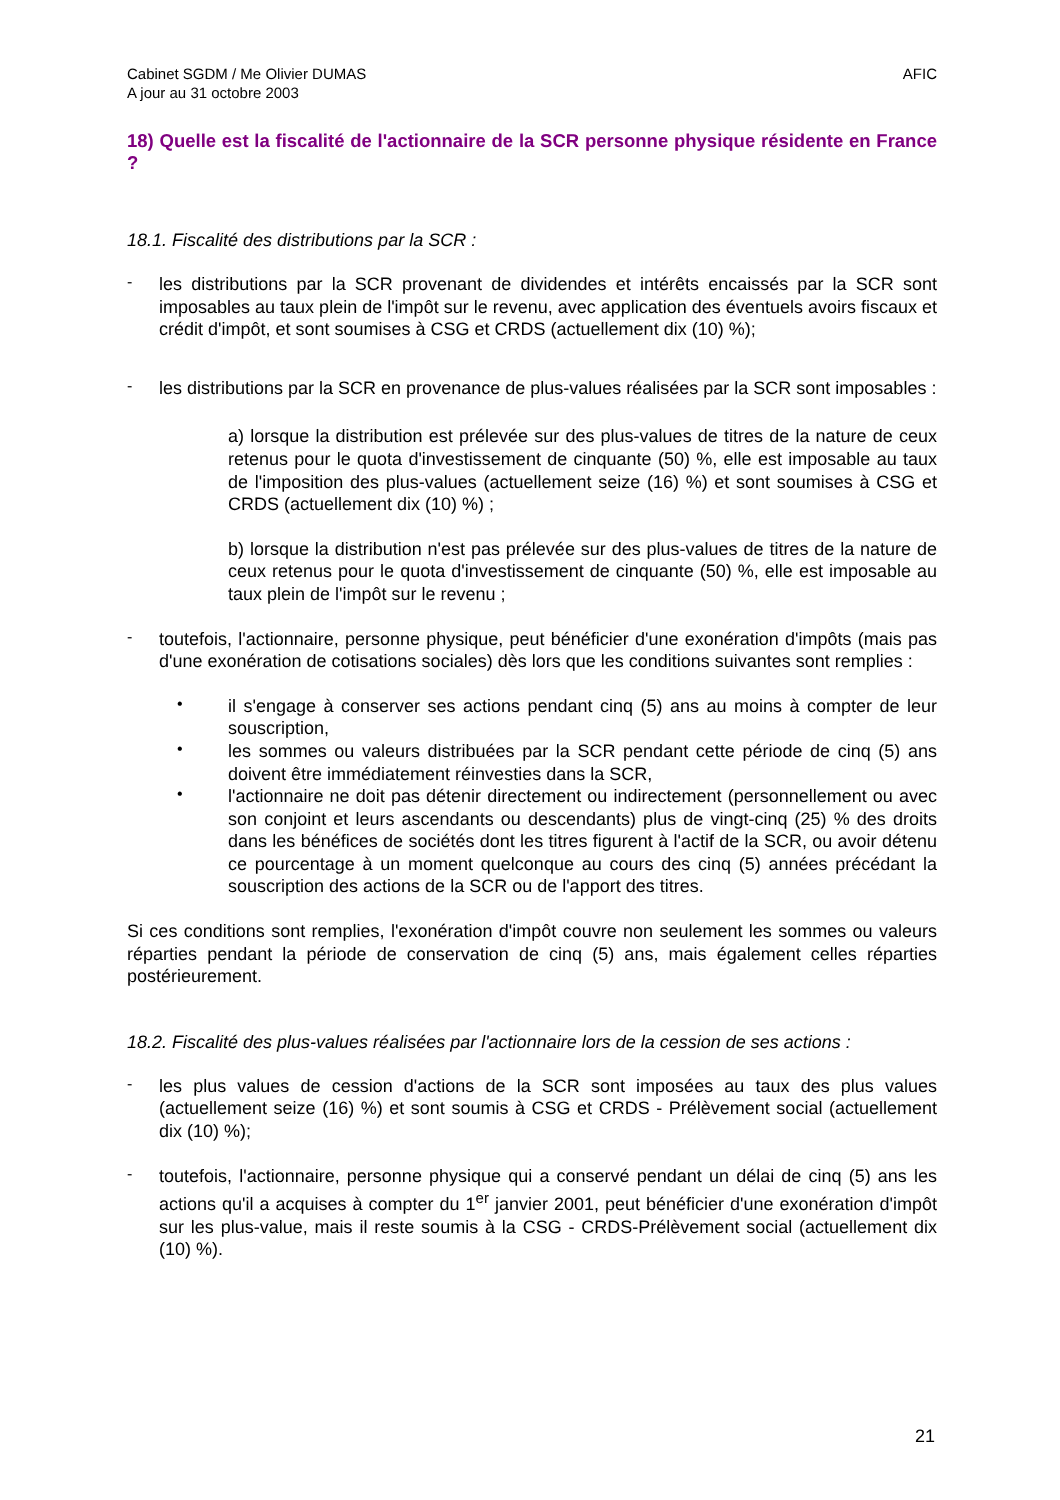Cabinet SGDM / Me Olivier DUMAS
A jour au 31 octobre 2003
AFIC
18) Quelle est la fiscalité de l'actionnaire de la SCR personne physique résidente en France ?
18.1. Fiscalité des distributions par la SCR :
-
les distributions par la SCR provenant de dividendes et intérêts encaissés par la SCR sont imposables au taux plein de l'impôt sur le revenu, avec application des éventuels avoirs fiscaux et crédit d'impôt, et sont soumises à CSG et CRDS (actuellement dix (10) %);
-
les distributions par la SCR en provenance de plus-values réalisées par la SCR sont imposables :
a) lorsque la distribution est prélevée sur des plus-values de titres de la nature de ceux retenus pour le quota d'investissement de cinquante (50) %, elle est imposable au taux de l'imposition des plus-values (actuellement seize (16) %) et sont soumises à CSG et CRDS (actuellement dix (10) %) ;
b) lorsque la distribution n'est pas prélevée sur des plus-values de titres de la nature de ceux retenus pour le quota d'investissement de cinquante (50) %, elle est imposable au taux plein de l'impôt sur le revenu ;
-
toutefois, l'actionnaire, personne physique, peut bénéficier d'une exonération d'impôts (mais pas d'une exonération de cotisations sociales) dès lors que les conditions suivantes sont remplies :
•
il s'engage à conserver ses actions pendant cinq (5) ans au moins à compter de leur souscription,
•
les sommes ou valeurs distribuées par la SCR pendant cette période de cinq (5) ans doivent être immédiatement réinvesties dans la SCR,
•
l'actionnaire ne doit pas détenir directement ou indirectement (personnellement ou avec son conjoint et leurs ascendants ou descendants) plus de vingt-cinq (25) % des droits dans les bénéfices de sociétés dont les titres figurent à l'actif de la SCR, ou avoir détenu ce pourcentage à un moment quelconque au cours des cinq (5) années précédant la souscription des actions de la SCR ou de l'apport des titres.
Si ces conditions sont remplies, l'exonération d'impôt couvre non seulement les sommes ou valeurs réparties pendant la période de conservation de cinq (5) ans, mais également celles réparties postérieurement.
18.2. Fiscalité des plus-values réalisées par l'actionnaire lors de la cession de ses actions :
-
les plus values de cession d'actions de la SCR sont imposées au taux des plus values (actuellement seize (16) %) et sont soumis à CSG et CRDS - Prélèvement social (actuellement dix (10) %);
-
toutefois, l'actionnaire, personne physique qui a conservé pendant un délai de cinq (5) ans les actions qu'il a acquises à compter du 1<sup>er</sup> janvier 2001, peut bénéficier d'une exonération d'impôt sur les plus-value, mais il reste soumis à la CSG - CRDS-Prélèvement social (actuellement dix (10) %).
21